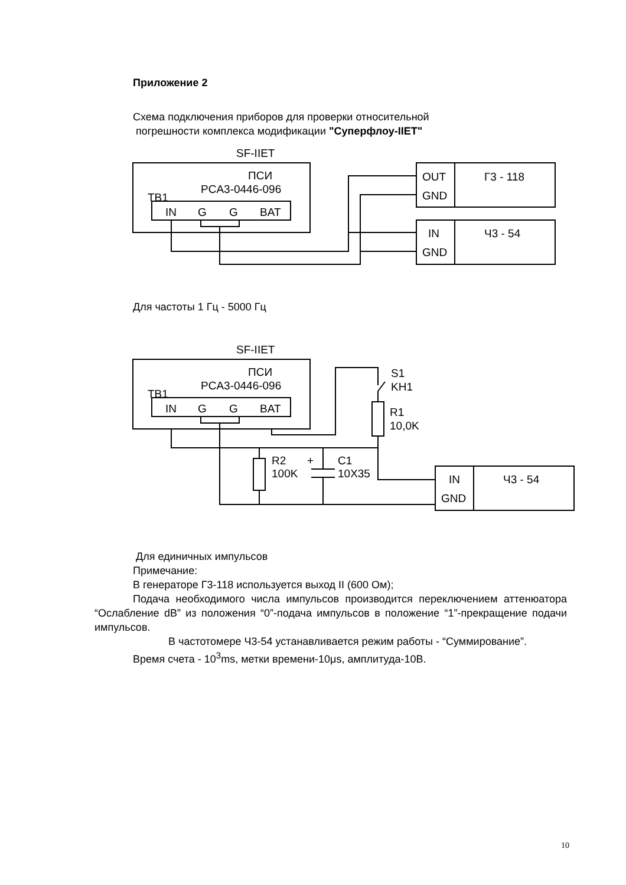Приложение 2
Схема подключения приборов для проверки относительной
погрешности комплекса модификации "Суперфлоу-IIET"
SF-IIET
ПСИ
PCA3-0446-096
TB1
IN
G
G
BAT
OUT
GND
Г3 - 118
IN
GND
Ч3 - 54
Для частоты 1 Гц - 5000 Гц
SF-IIET
ПСИ
PCA3-0446-096
TB1
IN
G
G
BAT
IN
GND
Ч3 - 54
S1
KH1
R1
10,0K
R2
100K
+
C1
10X35
Для единичных импульсов
Примечание:
В генераторе Г3-118 используется выход II (600 Ом);
Подача необходимого числа импульсов производится переключением аттенюатора “Ослабление dB” из положения “0”-подача импульсов в положение “1”-прекращение подачи импульсов.
В частотомере Ч3-54 устанавливается режим работы - “Суммирование”.
Время счета - 10<sup>3</sup>ms, метки времени-10μs, амплитуда-10В.
10